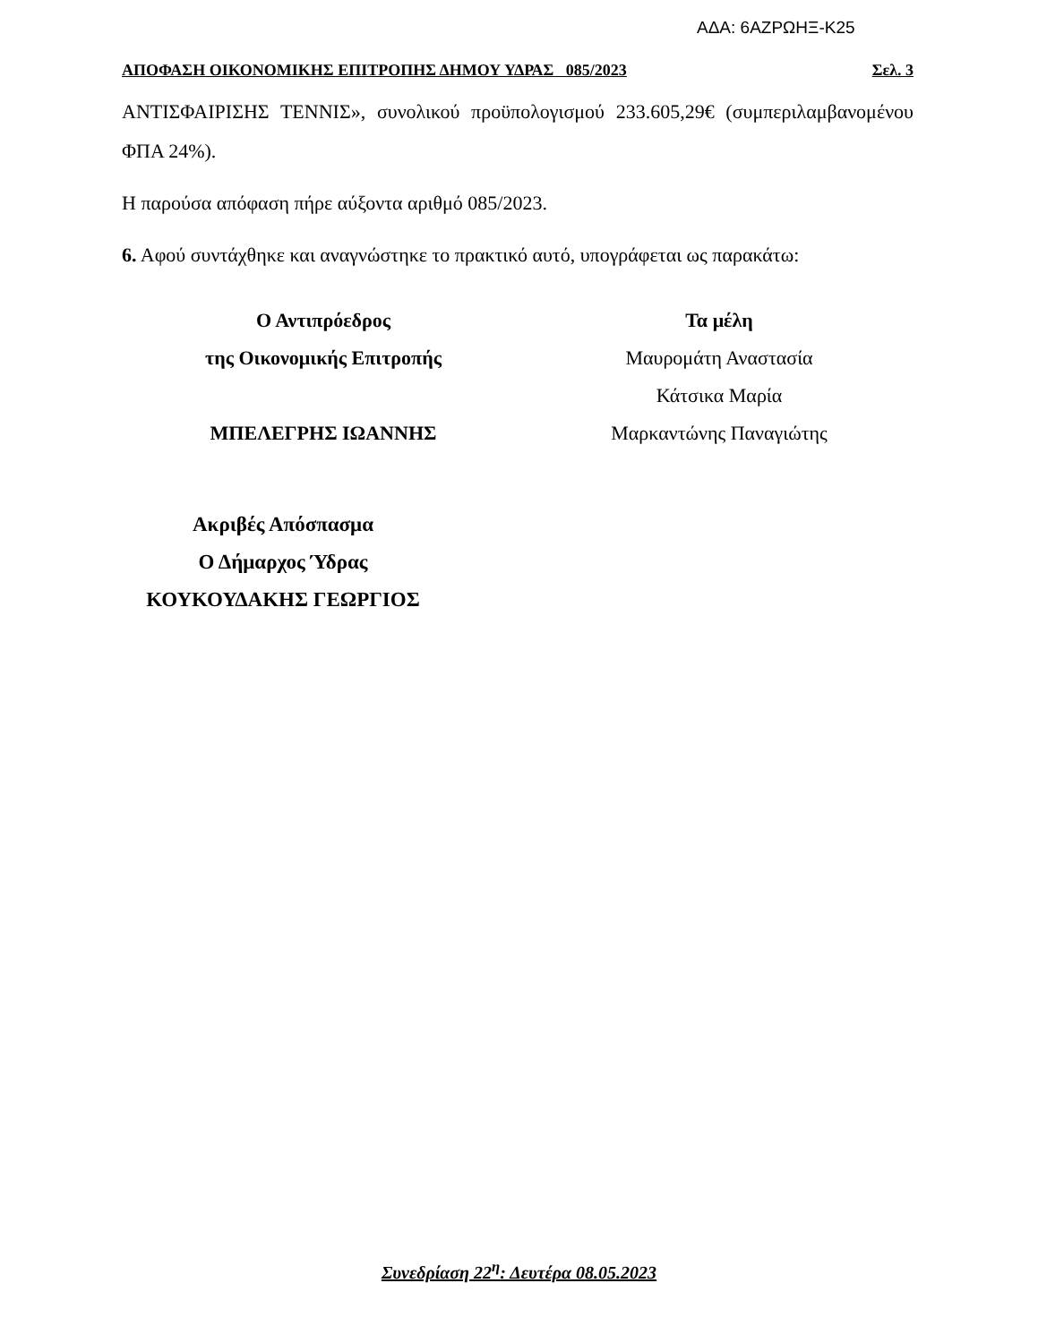ΑΔΑ: 6ΑΖΡΩΗΞ-Κ25
ΑΠΟΦΑΣΗ ΟΙΚΟΝΟΜΙΚΗΣ ΕΠΙΤΡΟΠΗΣ ΔΗΜΟΥ ΥΔΡΑΣ 085/2023 Σελ. 3
ΑΝΤΙΣΦΑΙΡΙΣΗΣ ΤΕΝΝΙΣ», συνολικού προϋπολογισμού 233.605,29€ (συμπεριλαμβανομένου ΦΠΑ 24%).
Η παρούσα απόφαση πήρε αύξοντα αριθμό 085/2023.
6. Αφού συντάχθηκε και αναγνώστηκε το πρακτικό αυτό, υπογράφεται ως παρακάτω:
Ο Αντιπρόεδρος
της Οικονομικής Επιτροπής
ΜΠΕΛΕΓΡΗΣ ΙΩΑΝΝΗΣ
Τα μέλη
Μαυρομάτη Αναστασία
Κάτσικα Μαρία
Μαρκαντώνης Παναγιώτης
Ακριβές Απόσπασμα
Ο Δήμαρχος Ύδρας
ΚΟΥΚΟΥΔΑΚΗΣ ΓΕΩΡΓΙΟΣ
Συνεδρίαση 22<sup>η</sup>: Δευτέρα 08.05.2023